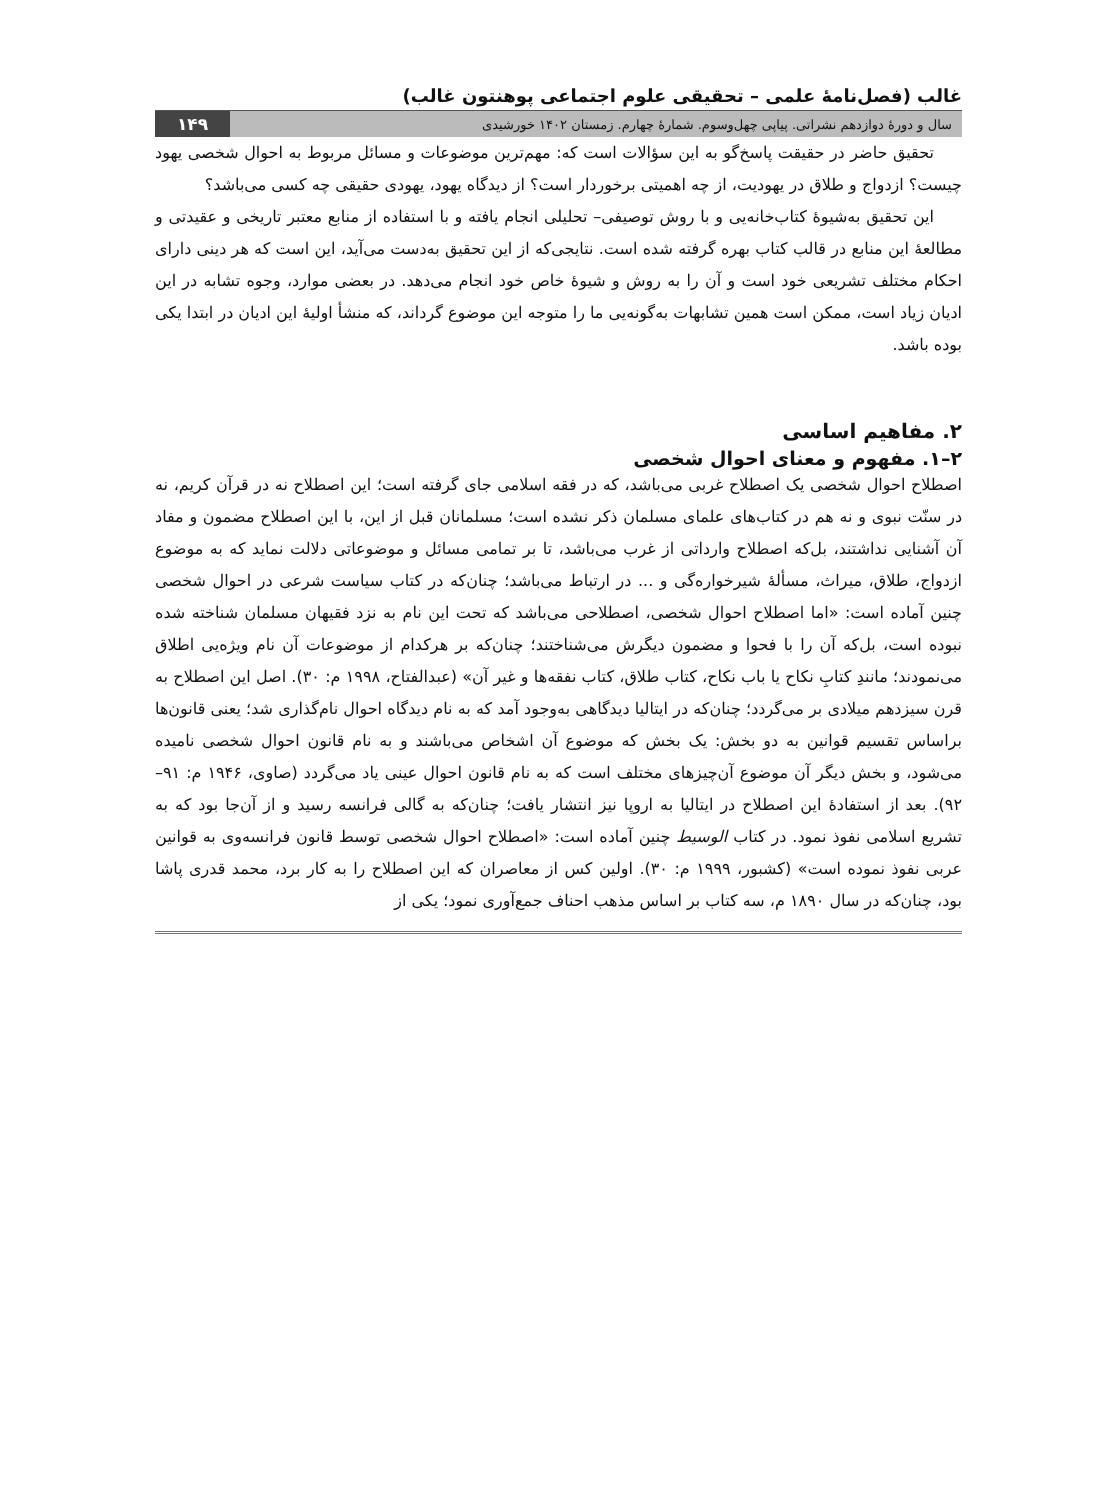غالب (فصل‌نامهٔ علمی – تحقیقی علوم اجتماعی پوهنتون غالب)
سال و دورهٔ دوازدهم نشراتی. پیاپی چهل‌وسوم. شمارهٔ چهارم. زمستان ۱۴۰۲ خورشیدی ۱۴۹
تحقیق حاضر در حقیقت پاسخ‌گو به این سؤالات است که: مهم‌ترین موضوعات و مسائل مربوط به احوال شخصی یهود چیست؟ ازدواج و طلاق در یهودیت، از چه اهمیتی برخوردار است؟ از دیدگاه یهود، یهودی حقیقی چه کسی می‌باشد؟
این تحقیق به‌شیوهٔ کتاب‌خانه‌یی و با روش توصیفی– تحلیلی انجام یافته و با استفاده از منابع معتبر تاریخی و عقیدتی و مطالعهٔ این منابع در قالب کتاب بهره گرفته شده است. نتایجی‌که از این تحقیق به‌دست می‌آید، این است که هر دینی دارای احکام مختلف تشریعی خود است و آن را به روش و شیوهٔ خاص خود انجام می‌دهد. در بعضی موارد، وجوه تشابه در این ادیان زیاد است، ممکن است همین تشابهات به‌گونه‌یی ما را متوجه این موضوع گرداند، که منشأ اولیهٔ این ادیان در ابتدا یکی بوده باشد.
۲. مفاهیم اساسی
۲–۱. مفهوم و معنای احوال شخصی
اصطلاح احوال شخصی یک اصطلاح غربی می‌باشد، که در فقه اسلامی جای گرفته است؛ این اصطلاح نه در قرآن کریم، نه در سنّت نبوی و نه هم در کتاب‌های علمای مسلمان ذکر نشده است؛ مسلمانان قبل از این، با این اصطلاح مضمون و مفاد آن آشنایی نداشتند، بل‌که اصطلاح وارداتی از غرب می‌باشد، تا بر تمامی مسائل و موضوعاتی دلالت نماید که به موضوع ازدواج، طلاق، میراث، مسألهٔ شیرخواره‌گی و ... در ارتباط می‌باشد؛ چنان‌که در کتاب سیاست شرعی در احوال شخصی چنین آماده است: «اما اصطلاح احوال شخصی، اصطلاحی می‌باشد که تحت این نام به نزد فقیهان مسلمان شناخته شده نبوده است، بل‌که آن را با فحوا و مضمون دیگرش می‌شناختند؛ چنان‌که بر هرکدام از موضوعات آن نام ویژه‌یی اطلاق می‌نمودند؛ مانندِ کتابِ نکاح یا باب نکاح، کتاب طلاق، کتاب نفقه‌ها و غیر آن» (عبدالفتاح، ۱۹۹۸ م: ۳۰). اصل این اصطلاح به قرن سیزدهم میلادی بر می‌گردد؛ چنان‌که در ایتالیا دیدگاهی به‌وجود آمد که به نام دیدگاه احوال نام‌گذاری شد؛ یعنی قانون‌ها براساس تقسیم قوانین به دو بخش: یک بخش که موضوع آن اشخاص می‌باشند و به نام قانون احوال شخصی نامیده می‌شود، و بخش دیگر آن موضوع آن‌چیزهای مختلف است که به نام قانون احوال عینی یاد می‌گردد (صاوی، ۱۹۴۶ م: ۹۱–۹۲). بعد از استفادهٔ این اصطلاح در ایتالیا به اروپا نیز انتشار یافت؛ چنان‌که به گالی فرانسه رسید و از آن‌جا بود که به تشریع اسلامی نفوذ نمود. در کتاب الوسیط چنین آماده است: «اصطلاح احوال شخصی توسط قانون فرانسه‌وی به قوانین عربی نفوذ نموده است» (کشبور، ۱۹۹۹ م: ۳۰). اولین کس از معاصران که این اصطلاح را به کار برد، محمد قدری پاشا بود، چنان‌که در سال ۱۸۹۰ م، سه کتاب بر اساس مذهب احناف جمع‌آوری نمود؛ یکی از